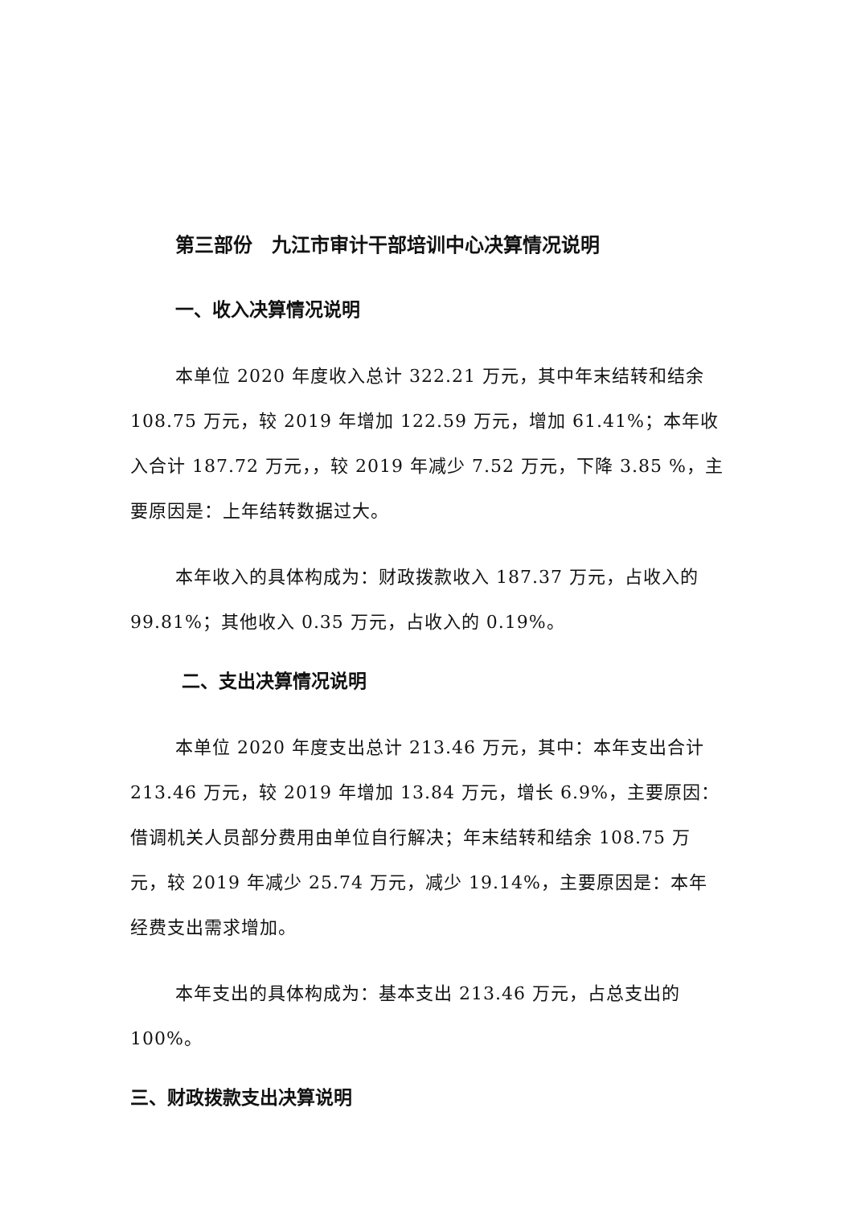第三部份　九江市审计干部培训中心决算情况说明
一、收入决算情况说明
本单位 2020 年度收入总计 322.21 万元，其中年末结转和结余 108.75 万元，较 2019 年增加 122.59 万元，增加 61.41%；本年收入合计 187.72 万元，，较 2019 年减少 7.52 万元，下降 3.85 %，主要原因是：上年结转数据过大。
本年收入的具体构成为：财政拨款收入 187.37 万元，占收入的 99.81%；其他收入 0.35 万元，占收入的 0.19%。
二、支出决算情况说明
本单位 2020 年度支出总计 213.46 万元，其中：本年支出合计 213.46 万元，较 2019 年增加 13.84 万元，增长 6.9%，主要原因：借调机关人员部分费用由单位自行解决；年末结转和结余 108.75 万元，较 2019 年减少 25.74 万元，减少 19.14%，主要原因是：本年经费支出需求增加。
本年支出的具体构成为：基本支出 213.46 万元，占总支出的 100%。
三、财政拨款支出决算说明